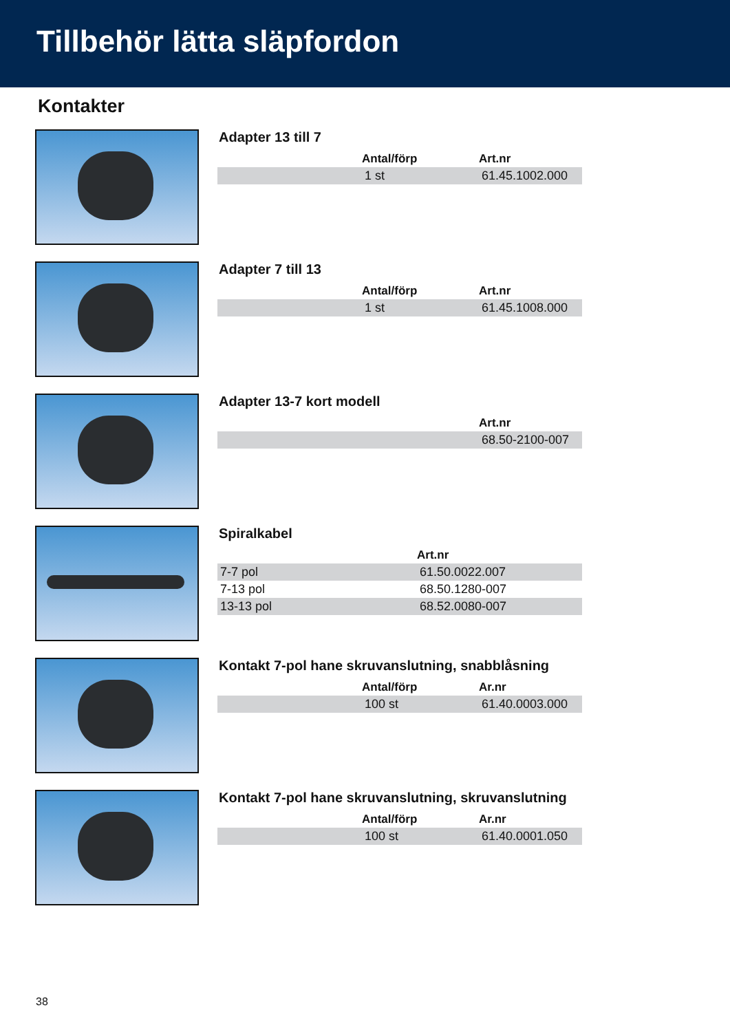Tillbehör lätta släpfordon
Kontakter
Adapter 13 till 7
| | Antal/förp | Art.nr |
| --- | --- | --- |
| | 1 st | 61.45.1002.000 |
Adapter 7 till 13
| | Antal/förp | Art.nr |
| --- | --- | --- |
| | 1 st | 61.45.1008.000 |
Adapter 13-7 kort modell
| | Art.nr |
| --- | --- |
| | 68.50-2100-007 |
Spiralkabel
| | Art.nr |
| --- | --- |
| 7-7 pol | 61.50.0022.007 |
| 7-13 pol | 68.50.1280-007 |
| 13-13 pol | 68.52.0080-007 |
Kontakt 7-pol hane skruvanslutning, snabblåsning
| | Antal/förp | Ar.nr |
| --- | --- | --- |
| | 100 st | 61.40.0003.000 |
Kontakt 7-pol hane skruvanslutning, skruvanslutning
| | Antal/förp | Ar.nr |
| --- | --- | --- |
| | 100 st | 61.40.0001.050 |
38